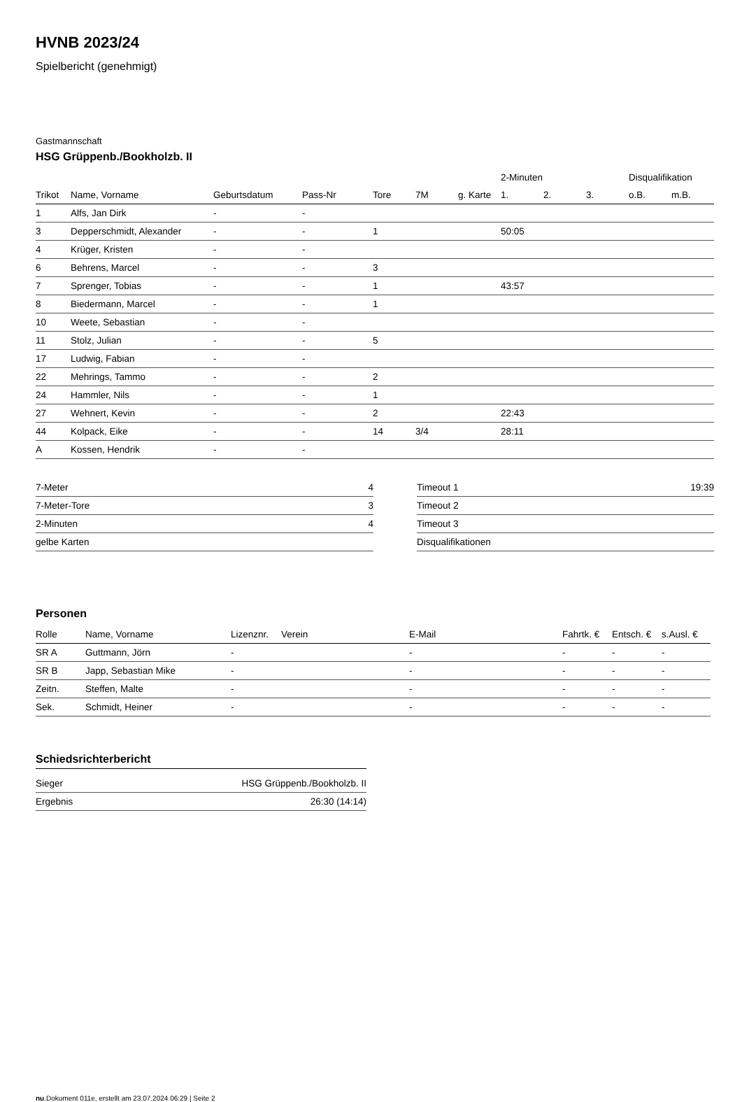HVNB 2023/24
Spielbericht (genehmigt)
Gastmannschaft
HSG Grüppenb./Bookholzb. II
| | | | | | | | 2-Minuten | | | Disqualifikation | |
| --- | --- | --- | --- | --- | --- | --- | --- | --- | --- | --- | --- |
| Trikot | Name, Vorname | Geburtsdatum | Pass-Nr | Tore | 7M | g. Karte | 1. | 2. | 3. | o.B. | m.B. |
| 1 | Alfs, Jan Dirk | - | - | | | | | | | | |
| 3 | Depperschmidt, Alexander | - | - | 1 | | | 50:05 | | | | |
| 4 | Krüger, Kristen | - | - | | | | | | | | |
| 6 | Behrens, Marcel | - | - | 3 | | | | | | | |
| 7 | Sprenger, Tobias | - | - | 1 | | | 43:57 | | | | |
| 8 | Biedermann, Marcel | - | - | 1 | | | | | | | |
| 10 | Weete, Sebastian | - | - | | | | | | | | |
| 11 | Stolz, Julian | - | - | 5 | | | | | | | |
| 17 | Ludwig, Fabian | - | - | | | | | | | | |
| 22 | Mehrings, Tammo | - | - | 2 | | | | | | | |
| 24 | Hammler, Nils | - | - | 1 | | | | | | | |
| 27 | Wehnert, Kevin | - | - | 2 | | | 22:43 | | | | |
| 44 | Kolpack, Eike | - | - | 14 | 3/4 | | 28:11 | | | | |
| A | Kossen, Hendrik | - | - | | | | | | | | |
| 7-Meter | 4 |
| 7-Meter-Tore | 3 |
| 2-Minuten | 4 |
| gelbe Karten | |
| Timeout 1 | 19:39 |
| Timeout 2 | |
| Timeout 3 | |
| Disqualifikationen | |
Personen
| Rolle | Name, Vorname | Lizenznr. | Verein | E-Mail | Fahrtk. € | Entsch. € | s.Ausl. € |
| --- | --- | --- | --- | --- | --- | --- | --- |
| SR A | Guttmann, Jörn | - | | - | - | - | - |
| SR B | Japp, Sebastian Mike | - | | - | - | - | - |
| Zeitn. | Steffen, Malte | - | | - | - | - | - |
| Sek. | Schmidt, Heiner | - | | - | - | - | - |
Schiedsrichterbericht
| Sieger | HSG Grüppenb./Bookholzb. II |
| Ergebnis | 26:30 (14:14) |
nu.Dokument 011e, erstellt am 23.07.2024 06:29 | Seite 2